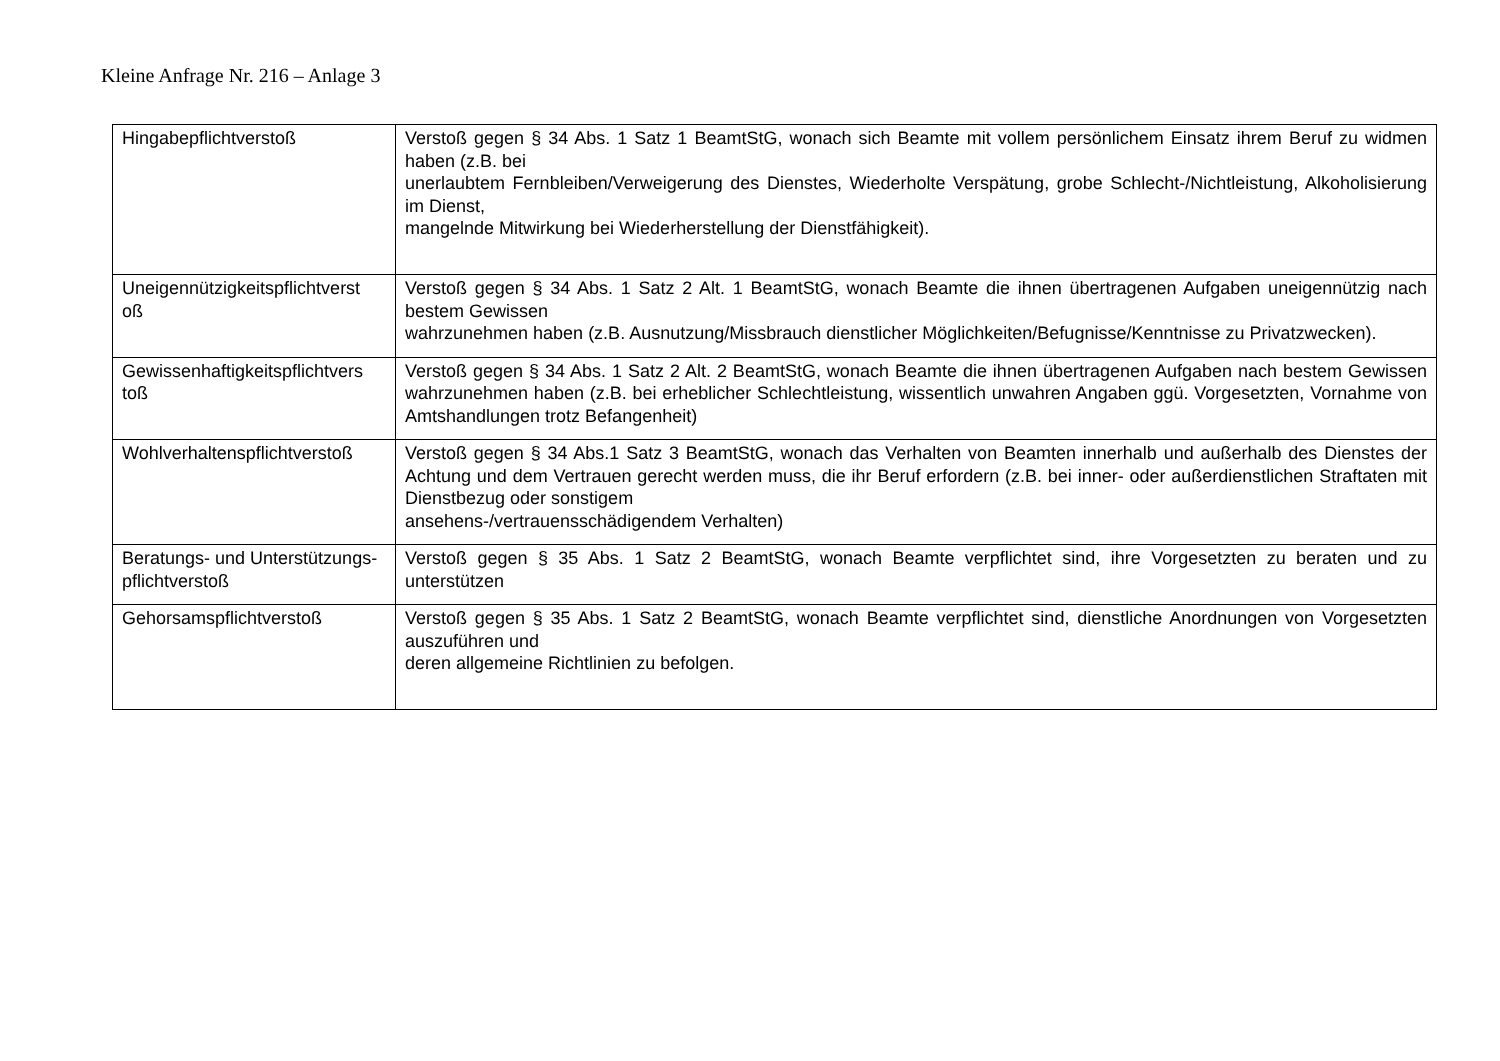Kleine Anfrage Nr. 216 – Anlage 3
| Hingabepflichtverstoß | Verstoß gegen § 34 Abs. 1 Satz 1 BeamtStG, wonach sich Beamte mit vollem persönlichem Einsatz ihrem Beruf zu widmen haben (z.B. bei unerlaubtem Fernbleiben/Verweigerung des Dienstes, Wiederholte Verspätung, grobe Schlecht-/Nichtleistung, Alkoholisierung im Dienst, mangelnde Mitwirkung bei Wiederherstellung der Dienstfähigkeit). |
| Uneigennützigkeitspflichtverst oß | Verstoß gegen § 34 Abs. 1 Satz 2 Alt. 1 BeamtStG, wonach Beamte die ihnen übertragenen Aufgaben uneigennützig nach bestem Gewissen wahrzunehmen haben (z.B. Ausnutzung/Missbrauch dienstlicher Möglichkeiten/Befugnisse/Kenntnisse zu Privatzwecken). |
| Gewissenhaftigkeitspflichtvers toß | Verstoß gegen § 34 Abs. 1 Satz 2 Alt. 2 BeamtStG, wonach Beamte die ihnen übertragenen Aufgaben nach bestem Gewissen wahrzunehmen haben (z.B. bei erheblicher Schlechtleistung, wissentlich unwahren Angaben ggü. Vorgesetzten, Vornahme von Amtshandlungen trotz Befangenheit) |
| Wohlverhaltenspflichtverstoß | Verstoß gegen § 34 Abs.1 Satz 3 BeamtStG, wonach das Verhalten von Beamten innerhalb und außerhalb des Dienstes der Achtung und dem Vertrauen gerecht werden muss, die ihr Beruf erfordern (z.B. bei inner- oder außerdienstlichen Straftaten mit Dienstbezug oder sonstigem ansehens-/vertrauensschädigendem Verhalten) |
| Beratungs- und Unterstützungs- pflichtverstoß | Verstoß gegen § 35 Abs. 1 Satz 2 BeamtStG, wonach Beamte verpflichtet sind, ihre Vorgesetzten zu beraten und zu unterstützen |
| Gehorsamspflichtverstoß | Verstoß gegen § 35 Abs. 1 Satz 2 BeamtStG, wonach Beamte verpflichtet sind, dienstliche Anordnungen von Vorgesetzten auszuführen und deren allgemeine Richtlinien zu befolgen. |